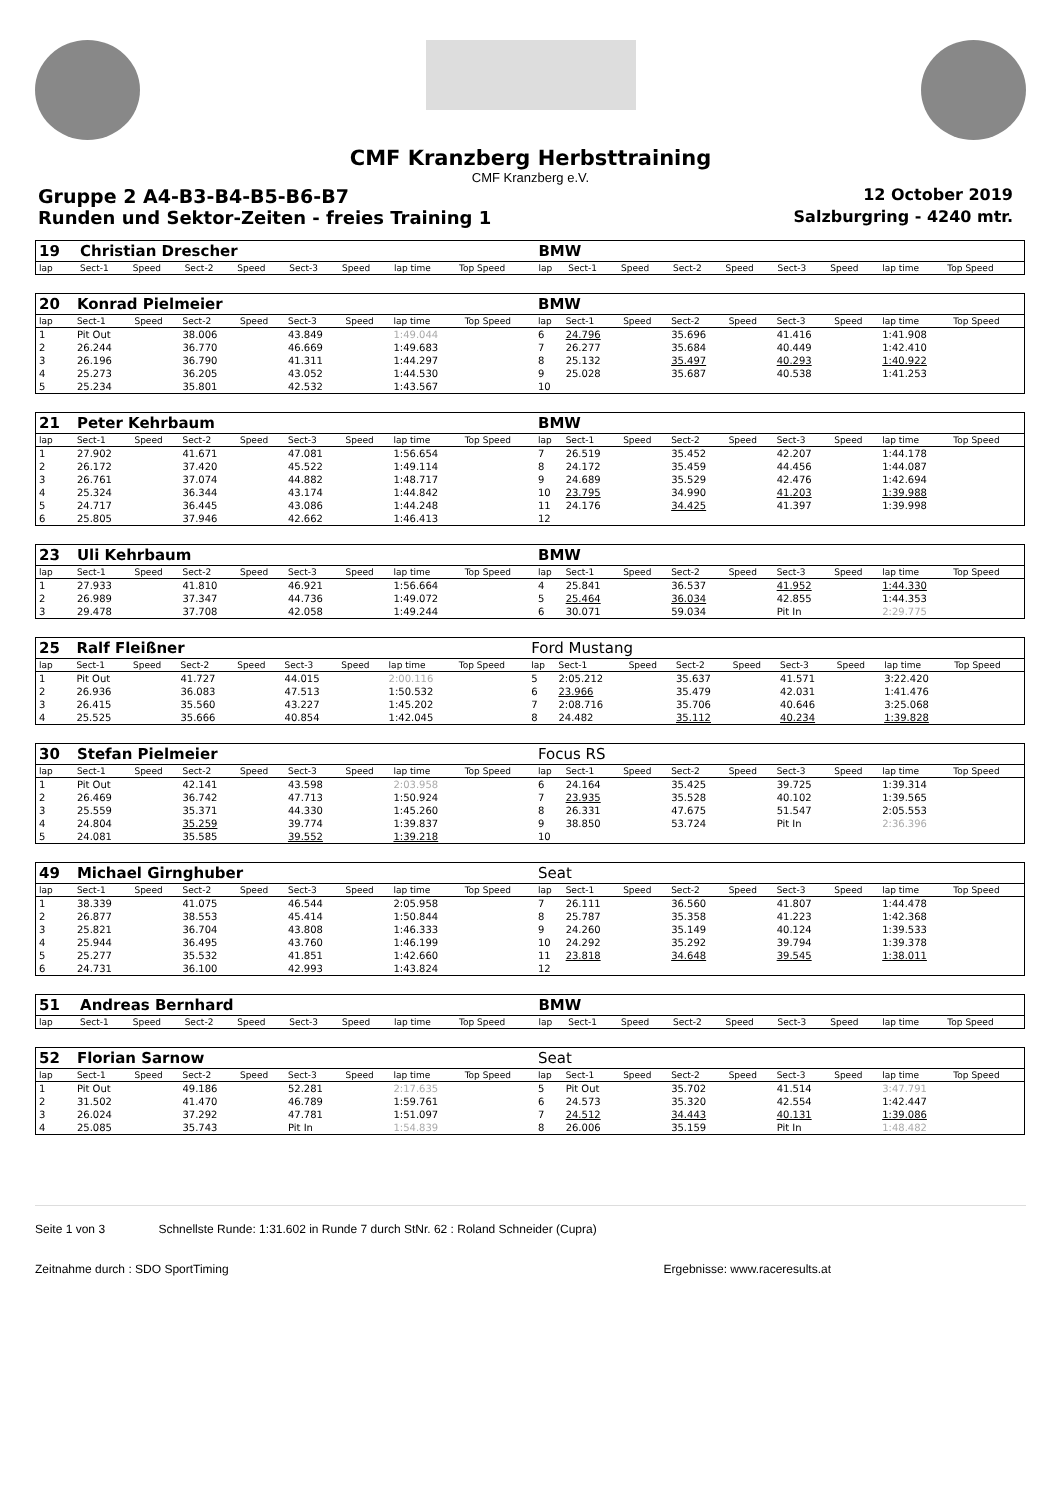CMF Kranzberg Herbsttraining
CMF Kranzberg e.V.
Gruppe 2 A4-B3-B4-B5-B6-B7 12 October 2019
Runden und Sektor-Zeiten - freies Training 1 Salzburgring - 4240 mtr.
| 19 | Christian Drescher | | | | | | | | BMW | | | | | | | | |
| lap | Sect-1 | Speed | Sect-2 | Speed | Sect-3 | Speed | lap time | Top Speed | lap | Sect-1 | Speed | Sect-2 | Speed | Sect-3 | Speed | lap time | Top Speed |
| 20 | Konrad Pielmeier | | | | | | | | BMW | | | | | | | | |
| lap | Sect-1 | Speed | Sect-2 | Speed | Sect-3 | Speed | lap time | Top Speed | lap | Sect-1 | Speed | Sect-2 | Speed | Sect-3 | Speed | lap time | Top Speed |
| 1 | Pit Out | | 38.006 | | 43.849 | | 1:49.044 | | 6 | 24.796 | | 35.696 | | 41.416 | | 1:41.908 | |
| 2 | 26.244 | | 36.770 | | 46.669 | | 1:49.683 | | 7 | 26.277 | | 35.684 | | 40.449 | | 1:42.410 | |
| 3 | 26.196 | | 36.790 | | 41.311 | | 1:44.297 | | 8 | 25.132 | | 35.497 | | 40.293 | | 1:40.922 | |
| 4 | 25.273 | | 36.205 | | 43.052 | | 1:44.530 | | 9 | 25.028 | | 35.687 | | 40.538 | | 1:41.253 | |
| 5 | 25.234 | | 35.801 | | 42.532 | | 1:43.567 | | 10 | | | | | | | | |
| 21 | Peter Kehrbaum | | | | | | | | BMW | | | | | | | | |
| lap | Sect-1 | Speed | Sect-2 | Speed | Sect-3 | Speed | lap time | Top Speed | lap | Sect-1 | Speed | Sect-2 | Speed | Sect-3 | Speed | lap time | Top Speed |
| 1 | 27.902 | | 41.671 | | 47.081 | | 1:56.654 | | 7 | 26.519 | | 35.452 | | 42.207 | | 1:44.178 | |
| 2 | 26.172 | | 37.420 | | 45.522 | | 1:49.114 | | 8 | 24.172 | | 35.459 | | 44.456 | | 1:44.087 | |
| 3 | 26.761 | | 37.074 | | 44.882 | | 1:48.717 | | 9 | 24.689 | | 35.529 | | 42.476 | | 1:42.694 | |
| 4 | 25.324 | | 36.344 | | 43.174 | | 1:44.842 | | 10 | 23.795 | | 34.990 | | 41.203 | | 1:39.988 | |
| 5 | 24.717 | | 36.445 | | 43.086 | | 1:44.248 | | 11 | 24.176 | | 34.425 | | 41.397 | | 1:39.998 | |
| 6 | 25.805 | | 37.946 | | 42.662 | | 1:46.413 | | 12 | | | | | | | | |
| 23 | Uli Kehrbaum | | | | | | | | BMW | | | | | | | | |
| lap | Sect-1 | Speed | Sect-2 | Speed | Sect-3 | Speed | lap time | Top Speed | lap | Sect-1 | Speed | Sect-2 | Speed | Sect-3 | Speed | lap time | Top Speed |
| 1 | 27.933 | | 41.810 | | 46.921 | | 1:56.664 | | 4 | 25.841 | | 36.537 | | 41.952 | | 1:44.330 | |
| 2 | 26.989 | | 37.347 | | 44.736 | | 1:49.072 | | 5 | 25.464 | | 36.034 | | 42.855 | | 1:44.353 | |
| 3 | 29.478 | | 37.708 | | 42.058 | | 1:49.244 | | 6 | 30.071 | | 59.034 | | Pit In | | 2:29.775 | |
| 25 | Ralf Fleißner | | | | | | | | Ford Mustang | | | | | | | | |
| lap | Sect-1 | Speed | Sect-2 | Speed | Sect-3 | Speed | lap time | Top Speed | lap | Sect-1 | Speed | Sect-2 | Speed | Sect-3 | Speed | lap time | Top Speed |
| 1 | Pit Out | | 41.727 | | 44.015 | | 2:00.116 | | 5 | 2:05.212 | | 35.637 | | 41.571 | | 3:22.420 | |
| 2 | 26.936 | | 36.083 | | 47.513 | | 1:50.532 | | 6 | 23.966 | | 35.479 | | 42.031 | | 1:41.476 | |
| 3 | 26.415 | | 35.560 | | 43.227 | | 1:45.202 | | 7 | 2:08.716 | | 35.706 | | 40.646 | | 3:25.068 | |
| 4 | 25.525 | | 35.666 | | 40.854 | | 1:42.045 | | 8 | 24.482 | | 35.112 | | 40.234 | | 1:39.828 | |
| 30 | Stefan Pielmeier | | | | | | | | Focus RS | | | | | | | | |
| lap | Sect-1 | Speed | Sect-2 | Speed | Sect-3 | Speed | lap time | Top Speed | lap | Sect-1 | Speed | Sect-2 | Speed | Sect-3 | Speed | lap time | Top Speed |
| 1 | Pit Out | | 42.141 | | 43.598 | | 2:03.958 | | 6 | 24.164 | | 35.425 | | 39.725 | | 1:39.314 | |
| 2 | 26.469 | | 36.742 | | 47.713 | | 1:50.924 | | 7 | 23.935 | | 35.528 | | 40.102 | | 1:39.565 | |
| 3 | 25.559 | | 35.371 | | 44.330 | | 1:45.260 | | 8 | 26.331 | | 47.675 | | 51.547 | | 2:05.553 | |
| 4 | 24.804 | | 35.259 | | 39.774 | | 1:39.837 | | 9 | 38.850 | | 53.724 | | Pit In | | 2:36.396 | |
| 5 | 24.081 | | 35.585 | | 39.552 | | 1:39.218 | | 10 | | | | | | | | |
| 49 | Michael Girnghuber | | | | | | | | Seat | | | | | | | | |
| lap | Sect-1 | Speed | Sect-2 | Speed | Sect-3 | Speed | lap time | Top Speed | lap | Sect-1 | Speed | Sect-2 | Speed | Sect-3 | Speed | lap time | Top Speed |
| 1 | 38.339 | | 41.075 | | 46.544 | | 2:05.958 | | 7 | 26.111 | | 36.560 | | 41.807 | | 1:44.478 | |
| 2 | 26.877 | | 38.553 | | 45.414 | | 1:50.844 | | 8 | 25.787 | | 35.358 | | 41.223 | | 1:42.368 | |
| 3 | 25.821 | | 36.704 | | 43.808 | | 1:46.333 | | 9 | 24.260 | | 35.149 | | 40.124 | | 1:39.533 | |
| 4 | 25.944 | | 36.495 | | 43.760 | | 1:46.199 | | 10 | 24.292 | | 35.292 | | 39.794 | | 1:39.378 | |
| 5 | 25.277 | | 35.532 | | 41.851 | | 1:42.660 | | 11 | 23.818 | | 34.648 | | 39.545 | | 1:38.011 | |
| 6 | 24.731 | | 36.100 | | 42.993 | | 1:43.824 | | 12 | | | | | | | | |
| 51 | Andreas Bernhard | | | | | | | | BMW | | | | | | | | |
| lap | Sect-1 | Speed | Sect-2 | Speed | Sect-3 | Speed | lap time | Top Speed | lap | Sect-1 | Speed | Sect-2 | Speed | Sect-3 | Speed | lap time | Top Speed |
| 52 | Florian Sarnow | | | | | | | | Seat | | | | | | | | |
| lap | Sect-1 | Speed | Sect-2 | Speed | Sect-3 | Speed | lap time | Top Speed | lap | Sect-1 | Speed | Sect-2 | Speed | Sect-3 | Speed | lap time | Top Speed |
| 1 | Pit Out | | 49.186 | | 52.281 | | 2:17.635 | | 5 | Pit Out | | 35.702 | | 41.514 | | 3:47.791 | |
| 2 | 31.502 | | 41.470 | | 46.789 | | 1:59.761 | | 6 | 24.573 | | 35.320 | | 42.554 | | 1:42.447 | |
| 3 | 26.024 | | 37.292 | | 47.781 | | 1:51.097 | | 7 | 24.512 | | 34.443 | | 40.131 | | 1:39.086 | |
| 4 | 25.085 | | 35.743 | | Pit In | | 1:54.839 | | 8 | 26.006 | | 35.159 | | Pit In | | 1:48.482 | |
Seite 1 von 3 Schnellste Runde: 1:31.602 in Runde 7 durch StNr. 62 : Roland Schneider (Cupra)
Zeitnahme durch : SDO SportTiming Ergebnisse: www.raceresults.at